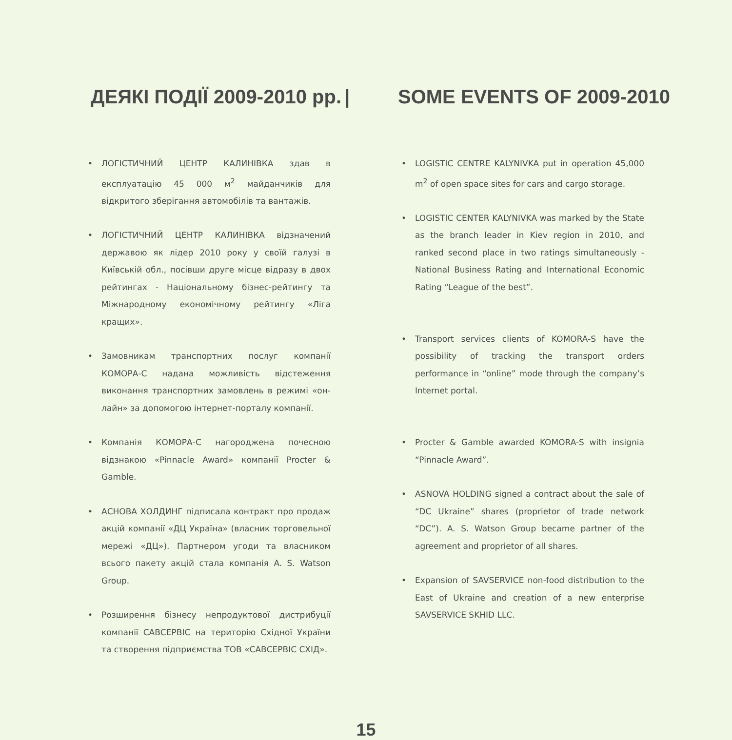ДЕЯКІ ПОДІЇ 2009-2010 рр.
| SOME EVENTS OF 2009-2010
• ЛОГІСТИЧНИЙ ЦЕНТР КАЛИНІВКА здав в експлуатацію 45 000 м<sup>2</sup> майданчиків для відкритого зберігання автомобілів та вантажів.
• ЛОГІСТИЧНИЙ ЦЕНТР КАЛИНІВКА відзначений державою як лідер 2010 року у своїй галузі в Київській обл., посівши друге місце відразу в двох рейтингах - Національному бізнес-рейтингу та Міжнародному економічному рейтингу «Ліга кращих».
• Замовникам транспортних послуг компанії КОМОРА-С надана можливість відстеження виконання транспортних замовлень в режимі «он-лайн» за допомогою інтернет-порталу компанії.
• Компанія КОМОРА-С нагороджена почесною відзнакою «Pinnacle Award» компанії Procter & Gamble.
• АСНОВА ХОЛДИНГ підписала контракт про продаж акцій компанії «ДЦ Україна» (власник торговельної мережі «ДЦ»). Партнером угоди та власником всього пакету акцій стала компанія A. S. Watson Group.
• Розширення бізнесу непродуктової дистрибуції компанії САВСЕРВІС на територію Східної України та створення підприємства ТОВ «САВСЕРВІС СХІД».
• LOGISTIC CENTRE KALYNIVKA put in operation 45,000 m<sup>2</sup> of open space sites for cars and cargo storage.
• LOGISTIC CENTER KALYNIVKA was marked by the State as the branch leader in Kiev region in 2010, and ranked second place in two ratings simultaneously - National Business Rating and International Economic Rating “League of the best”.
• Transport services clients of KOMORA-S have the possibility of tracking the transport orders performance in “online” mode through the company’s Internet portal.
• Procter & Gamble awarded KOMORA-S with insignia “Pinnacle Award”.
• ASNOVA HOLDING signed a contract about the sale of “DC Ukraine” shares (proprietor of trade network “DC”). A. S. Watson Group became partner of the agreement and proprietor of all shares.
• Expansion of SAVSERVICE non-food distribution to the East of Ukraine and creation of a new enterprise SAVSERVICE SKHID LLC.
15